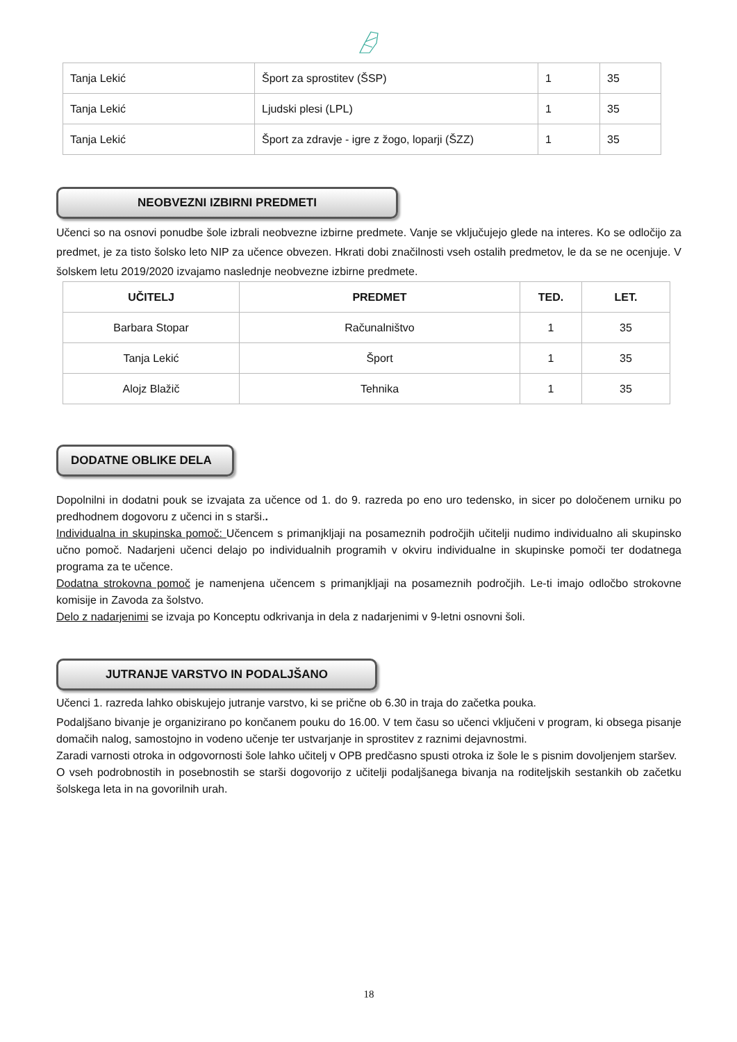| Tanja Lekić | Šport za sprostitev (ŠSP) | 1 | 35 |
| Tanja Lekić | Ljudski plesi (LPL) | 1 | 35 |
| Tanja Lekić | Šport za zdravje - igre z žogo, loparji (ŠZZ) | 1 | 35 |
NEOBVEZNI IZBIRNI PREDMETI
Učenci so na osnovi ponudbe šole izbrali neobvezne izbirne predmete. Vanje se vključujejo glede na interes. Ko se odločijo za predmet, je za tisto šolsko leto NIP za učence obvezen. Hkrati dobi značilnosti vseh ostalih predmetov, le da se ne ocenjuje. V šolskem letu 2019/2020 izvajamo naslednje neobvezne izbirne predmete.
| UČITELJ | PREDMET | TED. | LET. |
| --- | --- | --- | --- |
| Barbara Stopar | Računalništvo | 1 | 35 |
| Tanja Lekić | Šport | 1 | 35 |
| Alojz Blažič | Tehnika | 1 | 35 |
DODATNE OBLIKE DELA
Dopolnilni in dodatni pouk se izvajata za učence od 1. do 9. razreda po eno uro tedensko, in sicer po določenem urniku po predhodnem dogovoru z učenci in s starši..
Individualna in skupinska pomoč: Učencem s primanjkljaji na posameznih področjih učitelji nudimo individualno ali skupinsko učno pomoč. Nadarjeni učenci delajo po individualnih programih v okviru individualne in skupinske pomoči ter dodatnega programa za te učence.
Dodatna strokovna pomoč je namenjena učencem s primanjkljaji na posameznih področjih. Le-ti imajo odločbo strokovne komisije in Zavoda za šolstvo.
Delo z nadarjenimi se izvaja po Konceptu odkrivanja in dela z nadarjenimi v 9-letni osnovni šoli.
JUTRANJE VARSTVO IN PODALJŠANO
Učenci 1. razreda lahko obiskujejo jutranje varstvo, ki se prične ob 6.30 in traja do začetka pouka.
Podaljšano bivanje je organizirano po končanem pouku do 16.00. V tem času so učenci vključeni v program, ki obsega pisanje domačih nalog, samostojno in vodeno učenje ter ustvarjanje in sprostitev z raznimi dejavnostmi.
Zaradi varnosti otroka in odgovornosti šole lahko učitelj v OPB predčasno spusti otroka iz šole le s pisnim dovoljenjem staršev.
O vseh podrobnostih in posebnostih se starši dogovorijo z učitelji podaljšanega bivanja na roditeljskih sestankih ob začetku šolskega leta in na govorilnih urah.
18